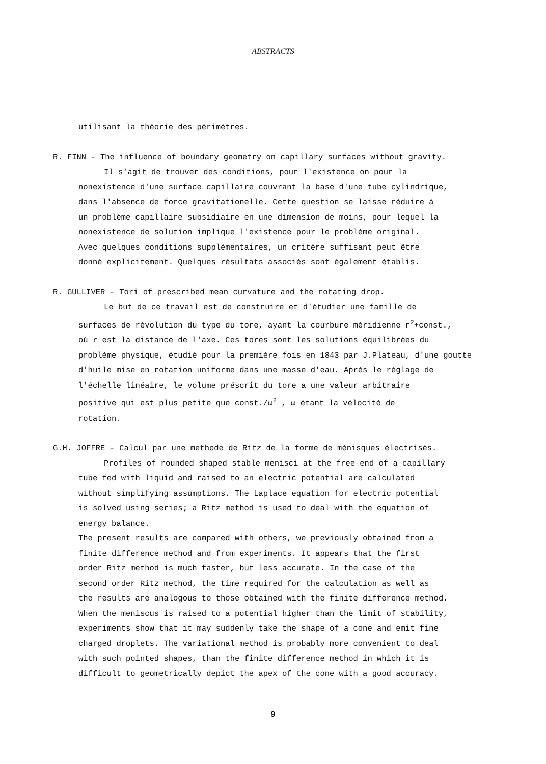ABSTRACTS
utilisant la théorie des périmètres.
R. FINN - The influence of boundary geometry on capillary surfaces without gravity.
Il s'agit de trouver des conditions, pour l'existence on pour la
nonexistence d'une surface capillaire couvrant la base d'une tube cylindrique,
dans l'absence de force gravitationelle. Cette question se laisse réduire à
un problème capillaire subsidiaire en une dimension de moins, pour lequel la
nonexistence de solution implique l'existence pour le problème original.
Avec quelques conditions supplémentaires, un critère suffisant peut être
donné explicitement. Quelques résultats associés sont également établis.
R. GULLIVER - Tori of prescribed mean curvature and the rotating drop.
Le but de ce travail est de construire et d'étudier une famille de
surfaces de révolution du type du tore, ayant la courbure méridienne r<sup>2</sup>+const.,
où r est la distance de l'axe. Ces tores sont les solutions équilibrées du
problème physique, étudié pour la première fois en 1843 par J.Plateau, d'une goutte
d'huile mise en rotation uniforme dans une masse d'eau. Après le réglage de
l'échelle linéaire, le volume préscrit du tore a une valeur arbitraire
positive qui est plus petite que const./ω<sup>2</sup> , ω étant la vélocité de
rotation.
G.H. JOFFRE - Calcul par une methode de Ritz de la forme de ménisques électrisés.
Profiles of rounded shaped stable menisci at the free end of a capillary
tube fed with liquid and raised to an electric potential are calculated
without simplifying assumptions. The Laplace equation for electric potential
is solved using series; a Ritz method is used to deal with the equation of
energy balance.
The present results are compared with others, we previously obtained from a
finite difference method and from experiments. It appears that the first
order Ritz method is much faster, but less accurate. In the case of the
second order Ritz method, the time required for the calculation as well as
the results are analogous to those obtained with the finite difference method.
When the meniscus is raised to a potential higher than the limit of stability,
experiments show that it may suddenly take the shape of a cone and emit fine
charged droplets. The variational method is probably more convenient to deal
with such pointed shapes, than the finite difference method in which it is
difficult to geometrically depict the apex of the cone with a good accuracy.
9